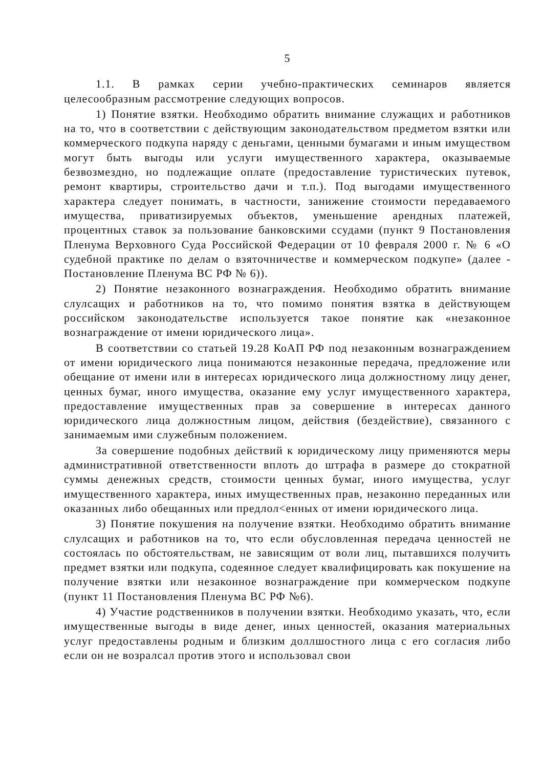5
1.1. В рамках серии учебно-практических семинаров является целесообразным рассмотрение следующих вопросов.
1) Понятие взятки. Необходимо обратить внимание служащих и работников на то, что в соответствии с действующим законодательством предметом взятки или коммерческого подкупа наряду с деньгами, ценными бумагами и иным имуществом могут быть выгоды или услуги имущественного характера, оказываемые безвозмездно, но подлежащие оплате (предоставление туристических путевок, ремонт квартиры, строительство дачи и т.п.). Под выгодами имущественного характера следует понимать, в частности, занижение стоимости передаваемого имущества, приватизируемых объектов, уменьшение арендных платежей, процентных ставок за пользование банковскими ссудами (пункт 9 Постановления Пленума Верховного Суда Российской Федерации от 10 февраля 2000 г. № 6 «О судебной практике по делам о взяточничестве и коммерческом подкупе» (далее - Постановление Пленума ВС РФ № 6)).
2) Понятие незаконного вознаграждения. Необходимо обратить внимание слулсащих и работников на то, что помимо понятия взятка в действующем российском законодательстве используется такое понятие как «незаконное вознаграждение от имени юридического лица».
В соответствии со статьей 19.28 КоАП РФ под незаконным вознаграждением от имени юридического лица понимаются незаконные передача, предложение или обещание от имени или в интересах юридического лица должностному лицу денег, ценных бумаг, иного имущества, оказание ему услуг имущественного характера, предоставление имущественных прав за совершение в интересах данного юридического лица должностным лицом, действия (бездействие), связанного с занимаемым ими служебным положением.
За совершение подобных действий к юридическому лицу применяются меры административной ответственности вплоть до штрафа в размере до стократной суммы денежных средств, стоимости ценных бумаг, иного имущества, услуг имущественного характера, иных имущественных прав, незаконно переданных или оказанных либо обещанных или предлол<енных от имени юридического лица.
3) Понятие покушения на получение взятки. Необходимо обратить внимание слулсащих и работников на то, что если обусловленная передача ценностей не состоялась по обстоятельствам, не зависящим от воли лиц, пытавшихся получить предмет взятки или подкупа, содеянное следует квалифицировать как покушение на получение взятки или незаконное вознаграждение при коммерческом подкупе (пункт 11 Постановления Пленума ВС РФ №6).
4) Участие родственников в получении взятки. Необходимо указать, что, если имущественные выгоды в виде денег, иных ценностей, оказания материальных услуг предоставлены родным и близким доллшостного лица с его согласия либо если он не возралсал против этого и использовал свои